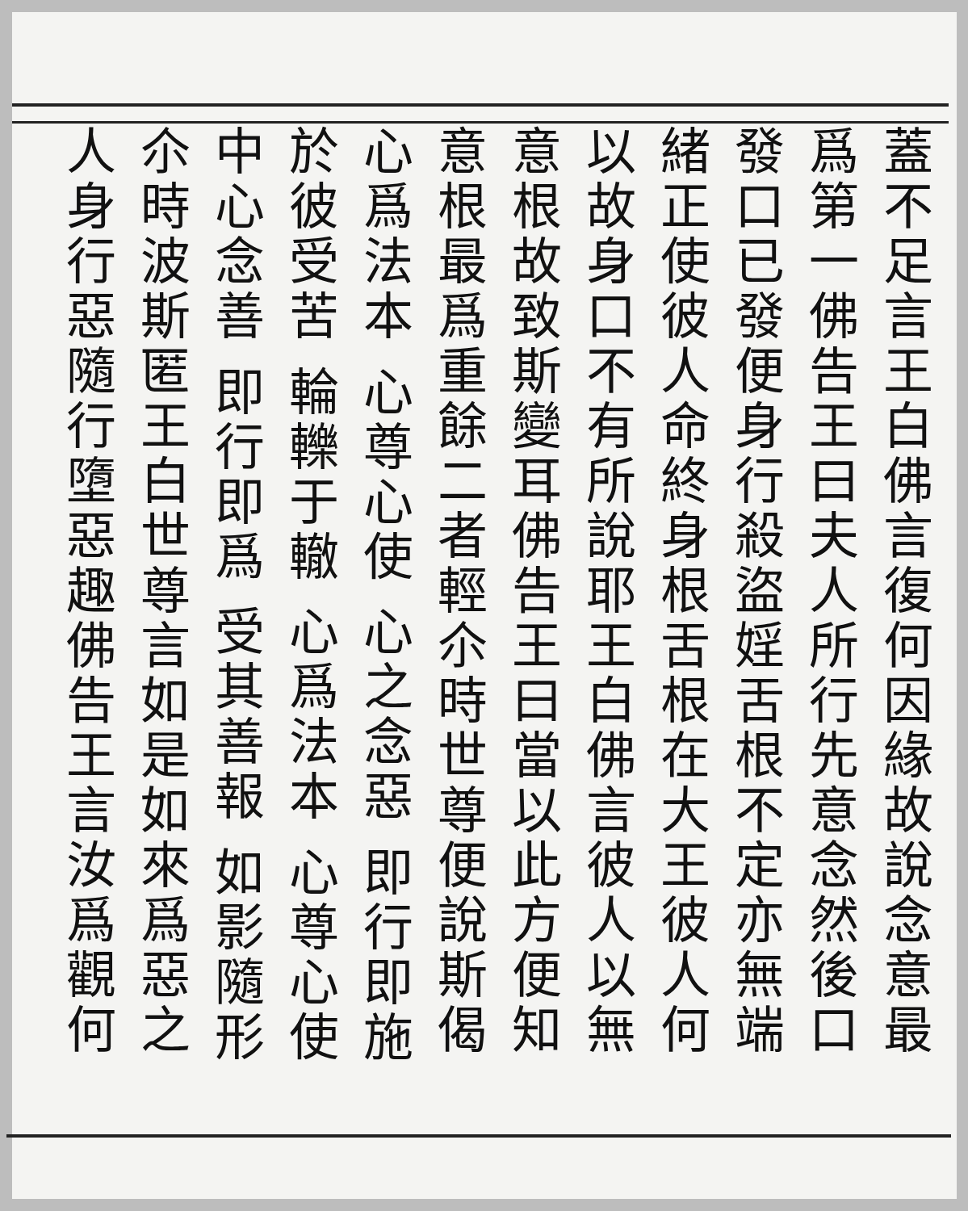蓋不足言王白佛言復何因緣故說念意最
爲第一佛告王曰夫人所行先意念然後口
發口已發便身行殺盜婬舌根不定亦無端
緒正使彼人命終身根舌根在大王彼人何
以故身口不有所說耶王白佛言彼人以無
意根故致斯變耳佛告王曰當以此方便知
意根最爲重餘二者輕尒時世尊便說斯偈
心爲法本 心尊心使 心之念惡 即行即施
於彼受苦 輪轢于轍 心爲法本 心尊心使
中心念善 即行即爲 受其善報 如影隨形
尒時波斯匿王白世尊言如是如來爲惡之
人身行惡隨行墮惡趣佛告王言汝爲觀何